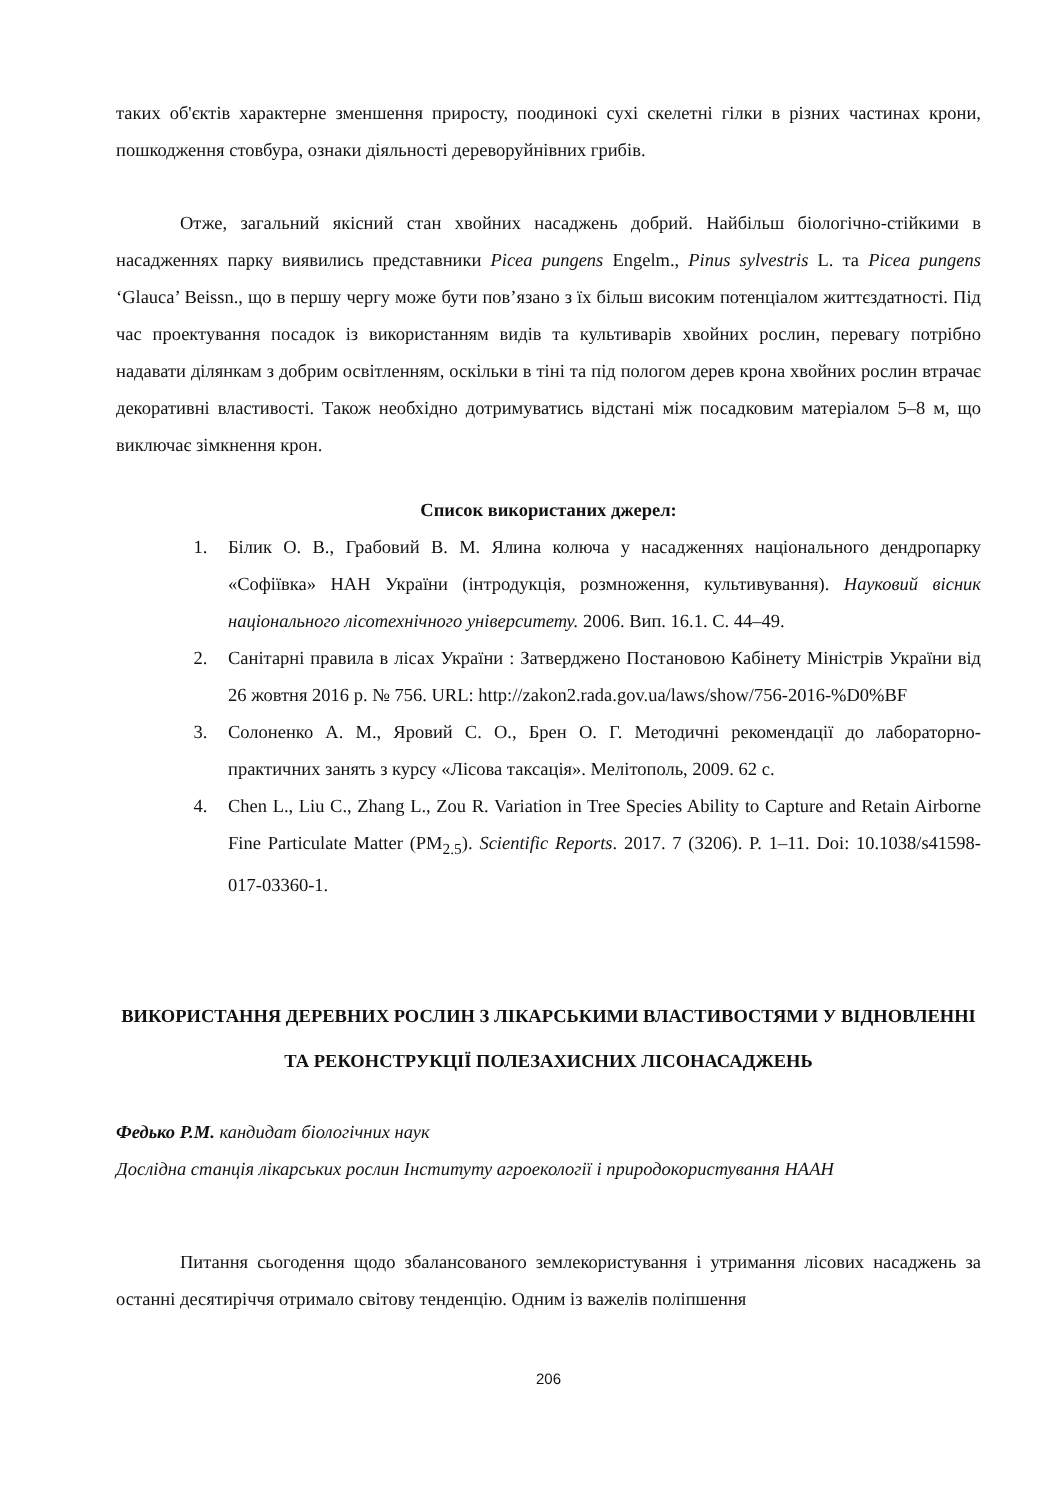таких об'єктів характерне зменшення приросту, поодинокі сухі скелетні гілки в різних частинах крони, пошкодження стовбура, ознаки діяльності дереворуйнівних грибів.
Отже, загальний якісний стан хвойних насаджень добрий. Найбільш біологічно-стійкими в насадженнях парку виявились представники Picea pungens Engelm., Pinus sylvestris L. та Picea pungens ‘Glauca’ Beissn., що в першу чергу може бути пов’язано з їх більш високим потенціалом життєздатності. Під час проектування посадок із використанням видів та культиварів хвойних рослин, перевагу потрібно надавати ділянкам з добрим освітленням, оскільки в тіні та під пологом дерев крона хвойних рослин втрачає декоративні властивості. Також необхідно дотримуватись відстані між посадковим матеріалом 5–8 м, що виключає зімкнення крон.
Список використаних джерел:
1. Білик О. В., Грабовий В. М. Ялина колюча у насадженнях національного дендропарку «Софіївка» НАН України (інтродукція, розмноження, культивування). Науковий вісник національного лісотехнічного університету. 2006. Вип. 16.1. С. 44–49.
2. Санітарні правила в лісах України : Затверджено Постановою Кабінету Міністрів України від 26 жовтня 2016 р. № 756. URL: http://zakon2.rada.gov.ua/laws/show/756-2016-%D0%BF
3. Солоненко А. М., Яровий С. О., Брен О. Г. Методичні рекомендації до лабораторно-практичних занять з курсу «Лісова таксація». Мелітополь, 2009. 62 с.
4. Chen L., Liu C., Zhang L., Zou R. Variation in Tree Species Ability to Capture and Retain Airborne Fine Particulate Matter (PM<sub>2.5</sub>). Scientific Reports. 2017. 7 (3206). P. 1–11. Doi: 10.1038/s41598-017-03360-1.
ВИКОРИСТАННЯ ДЕРЕВНИХ РОСЛИН З ЛІКАРСЬКИМИ ВЛАСТИВОСТЯМИ У ВІДНОВЛЕННІ ТА РЕКОНСТРУКЦІЇ ПОЛЕЗАХИСНИХ ЛІСОНАСАДЖЕНЬ
Федько Р.М. кандидат біологічних наук
Дослідна станція лікарських рослин Інституту агроекології і природокористування НААН
Питання сьогодення щодо збалансованого землекористування і утримання лісових насаджень за останні десятиріччя отримало світову тенденцію. Одним із важелів поліпшення
206